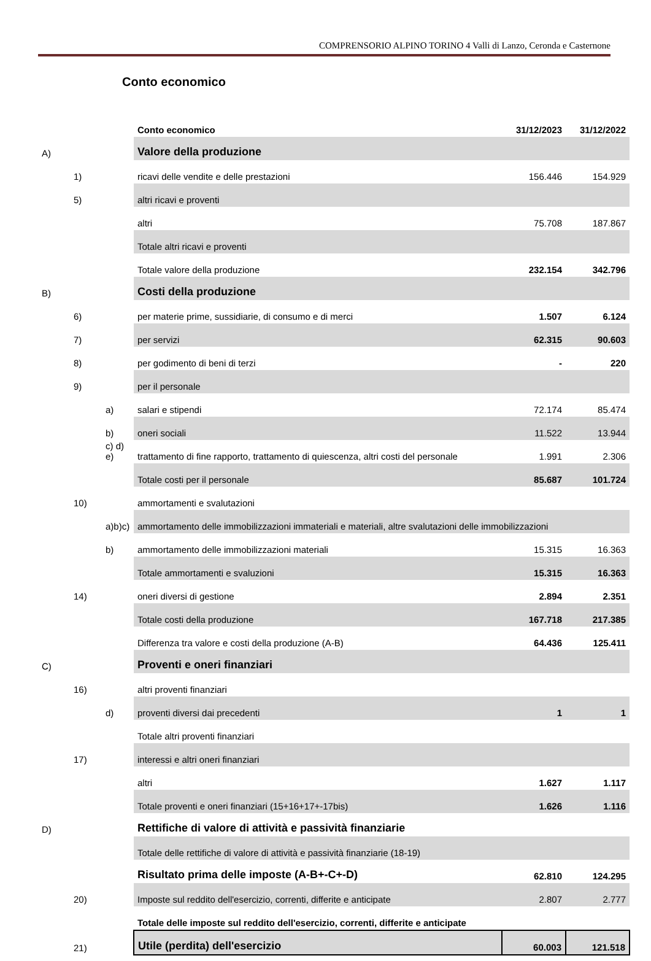COMPRENSORIO ALPINO TORINO 4 Valli di Lanzo, Ceronda e Casternone
Conto economico
| | | | Conto economico | 31/12/2023 | 31/12/2022 |
| A) | | | Valore della produzione | | |
| | 1) | | ricavi delle vendite e delle prestazioni | 156.446 | 154.929 |
| | 5) | | altri ricavi e proventi | | |
| | | | altri | 75.708 | 187.867 |
| | | | Totale altri ricavi e proventi | | |
| | | | Totale valore della produzione | 232.154 | 342.796 |
| B) | | | Costi della produzione | | |
| | 6) | | per materie prime, sussidiarie, di consumo e di merci | 1.507 | 6.124 |
| | 7) | | per servizi | 62.315 | 90.603 |
| | 8) | | per godimento di beni di terzi | - | 220 |
| | 9) | | per il personale | | |
| | | a) | salari e stipendi | 72.174 | 85.474 |
| | | b) | oneri sociali | 11.522 | 13.944 |
| | | c) d) e) | trattamento di fine rapporto, trattamento di quiescenza, altri costi del personale | 1.991 | 2.306 |
| | | | Totale costi per il personale | 85.687 | 101.724 |
| | 10) | | ammortamenti e svalutazioni | | |
| | | a)b)c) | ammortamento delle immobilizzazioni immateriali e materiali, altre svalutazioni delle immobilizzazioni | | |
| | | b) | ammortamento delle immobilizzazioni materiali | 15.315 | 16.363 |
| | | | Totale ammortamenti e svaluzioni | 15.315 | 16.363 |
| | 14) | | oneri diversi di gestione | 2.894 | 2.351 |
| | | | Totale costi della produzione | 167.718 | 217.385 |
| | | | Differenza tra valore e costi della produzione (A-B) | 64.436 | 125.411 |
| C) | | | Proventi e oneri finanziari | | |
| | 16) | | altri proventi finanziari | | |
| | | d) | proventi diversi dai precedenti | 1 | 1 |
| | | | Totale altri proventi finanziari | | |
| | 17) | | interessi e altri oneri finanziari | | |
| | | | altri | 1.627 | 1.117 |
| | | | Totale proventi e oneri finanziari (15+16+17+-17bis) | 1.626 | 1.116 |
| D) | | | Rettifiche di valore di attività e passività finanziarie | | |
| | | | Totale delle rettifiche di valore di attività e passività finanziarie (18-19) | | |
| | | | Risultato prima delle imposte (A-B+-C+-D) | 62.810 | 124.295 |
| | 20) | | Imposte sul reddito dell'esercizio, correnti, differite e anticipate | 2.807 | 2.777 |
| | | | Totale delle imposte sul reddito dell'esercizio, correnti, differite e anticipate | | |
| | 21) | | Utile (perdita) dell'esercizio | 60.003 | 121.518 |